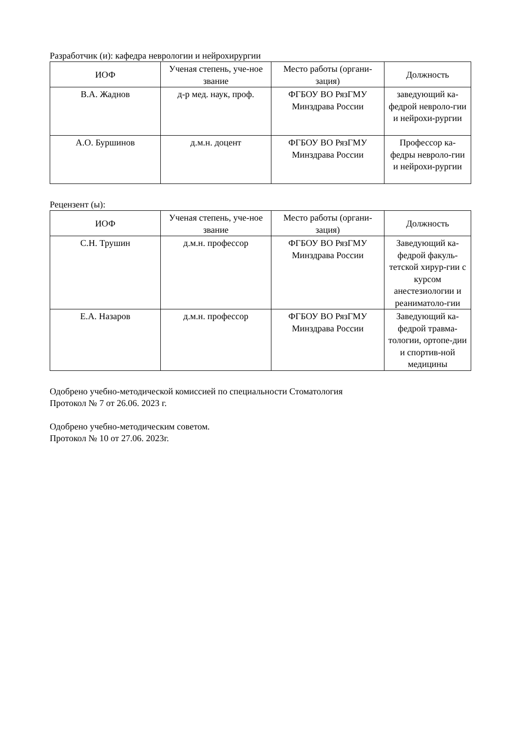Разработчик (и): кафедра неврологии и нейрохирургии
| ИОФ | Ученая степень, уче-ное звание | Место работы (органи-зация) | Должность |
| --- | --- | --- | --- |
| В.А. Жаднов | д-р мед. наук, проф. | ФГБОУ ВО РязГМУ Минздрава России | заведующий ка-федрой невроло-гии и нейрохи-рургии |
| А.О. Буршинов | д.м.н. доцент | ФГБОУ ВО РязГМУ Минздрава России | Профессор ка-федры невроло-гии и нейрохи-рургии |
Рецензент (ы):
| ИОФ | Ученая степень, уче-ное звание | Место работы (органи-зация) | Должность |
| --- | --- | --- | --- |
| С.Н. Трушин | д.м.н. профессор | ФГБОУ ВО РязГМУ Минздрава России | Заведующий ка-федрой факуль-тетской хирур-гии с курсом анестезиологии и реаниматоло-гии |
| Е.А. Назаров | д.м.н. профессор | ФГБОУ ВО РязГМУ Минздрава России | Заведующий ка-федрой травма-тологии, ортопе-дии и спортив-ной медицины |
Одобрено учебно-методической комиссией по специальности Стоматология
Протокол № 7 от 26.06. 2023 г.
Одобрено учебно-методическим советом.
Протокол № 10 от 27.06. 2023г.